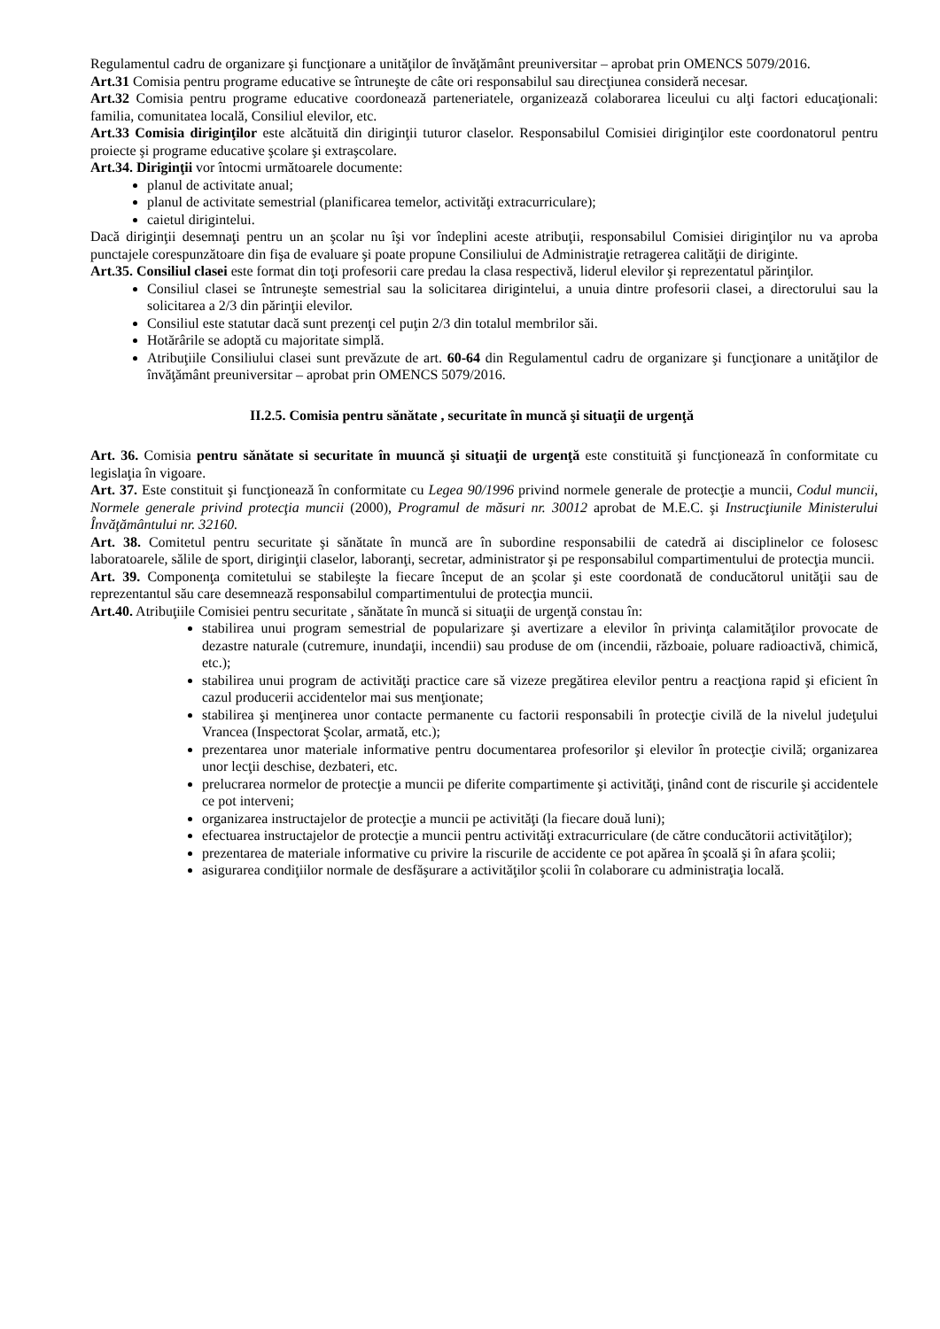Regulamentul cadru de organizare şi funcţionare a unităţilor de învăţământ preuniversitar – aprobat prin OMENCS 5079/2016.
Art.31 Comisia pentru programe educative se întruneşte de câte ori responsabilul sau direcţiunea consideră necesar.
Art.32 Comisia pentru programe educative coordonează parteneriatele, organizează colaborarea liceului cu alţi factori educaţionali: familia, comunitatea locală, Consiliul elevilor, etc.
Art.33 Comisia diriginţilor este alcătuită din diriginţii tuturor claselor. Responsabilul Comisiei diriginţilor este coordonatorul pentru proiecte şi programe educative şcolare şi extraşcolare.
Art.34. Diriginţii vor întocmi următoarele documente:
planul de activitate anual;
planul de activitate semestrial (planificarea temelor, activităţi extracurriculare);
caietul dirigintelui.
Dacă diriginţii desemnaţi pentru un an şcolar nu îşi vor îndeplini aceste atribuţii, responsabilul Comisiei diriginţilor nu va aproba punctajele corespunzătoare din fişa de evaluare şi poate propune Consiliului de Administraţie retragerea calităţii de diriginte.
Art.35. Consiliul clasei este format din toţi profesorii care predau la clasa respectivă, liderul elevilor şi reprezentatul părinţilor.
Consiliul clasei se întruneşte semestrial sau la solicitarea dirigintelui, a unuia dintre profesorii clasei, a directorului sau la solicitarea a 2/3 din părinţii elevilor.
Consiliul este statutar dacă sunt prezenţi cel puţin 2/3 din totalul membrilor săi.
Hotărârile se adoptă cu majoritate simplă.
Atribuţiile Consiliului clasei sunt prevăzute de art. 60-64 din Regulamentul cadru de organizare şi funcţionare a unităţilor de învăţământ preuniversitar – aprobat prin OMENCS 5079/2016.
II.2.5. Comisia pentru sănătate , securitate în muncă şi situaţii de urgenţă
Art. 36. Comisia pentru sănătate si securitate în muuncă şi situaţii de urgenţă este constituită şi funcţionează în conformitate cu legislaţia în vigoare.
Art. 37. Este constituit şi funcţionează în conformitate cu Legea 90/1996 privind normele generale de protecţie a muncii, Codul muncii, Normele generale privind protecţia muncii (2000), Programul de măsuri nr. 30012 aprobat de M.E.C. şi Instrucţiunile Ministerului Învăţământului nr. 32160.
Art. 38. Comitetul pentru securitate şi sănătate în muncă are în subordine responsabilii de catedră ai disciplinelor ce folosesc laboratoarele, sălile de sport, diriginţii claselor, laboranţi, secretar, administrator şi pe responsabilul compartimentului de protecţia muncii.
Art. 39. Componenţa comitetului se stabileşte la fiecare început de an şcolar şi este coordonată de conducătorul unităţii sau de reprezentantul său care desemnează responsabilul compartimentului de protecţia muncii.
Art.40. Atribuţiile Comisiei pentru securitate , sănătate în muncă si situaţii de urgenţă constau în:
stabilirea unui program semestrial de popularizare şi avertizare a elevilor în privinţa calamităţilor provocate de dezastre naturale (cutremure, inundaţii, incendii) sau produse de om (incendii, războaie, poluare radioactivă, chimică, etc.);
stabilirea unui program de activităţi practice care să vizeze pregătirea elevilor pentru a reacţiona rapid şi eficient în cazul producerii accidentelor mai sus menţionate;
stabilirea şi menţinerea unor contacte permanente cu factorii responsabili în protecţie civilă de la nivelul judeţului Vrancea (Inspectorat Şcolar, armată, etc.);
prezentarea unor materiale informative pentru documentarea profesorilor şi elevilor în protecţie civilă; organizarea unor lecţii deschise, dezbateri, etc.
prelucrarea normelor de protecţie a muncii pe diferite compartimente şi activităţi, ţinând cont de riscurile şi accidentele ce pot interveni;
organizarea instructajelor de protecţie a muncii pe activităţi (la fiecare două luni);
efectuarea instructajelor de protecţie a muncii pentru activităţi extracurriculare (de către conducătorii activităţilor);
prezentarea de materiale informative cu privire la riscurile de accidente ce pot apărea în şcoală şi în afara şcolii;
asigurarea condiţiilor normale de desfăşurare a activităţilor şcolii în colaborare cu administraţia locală.